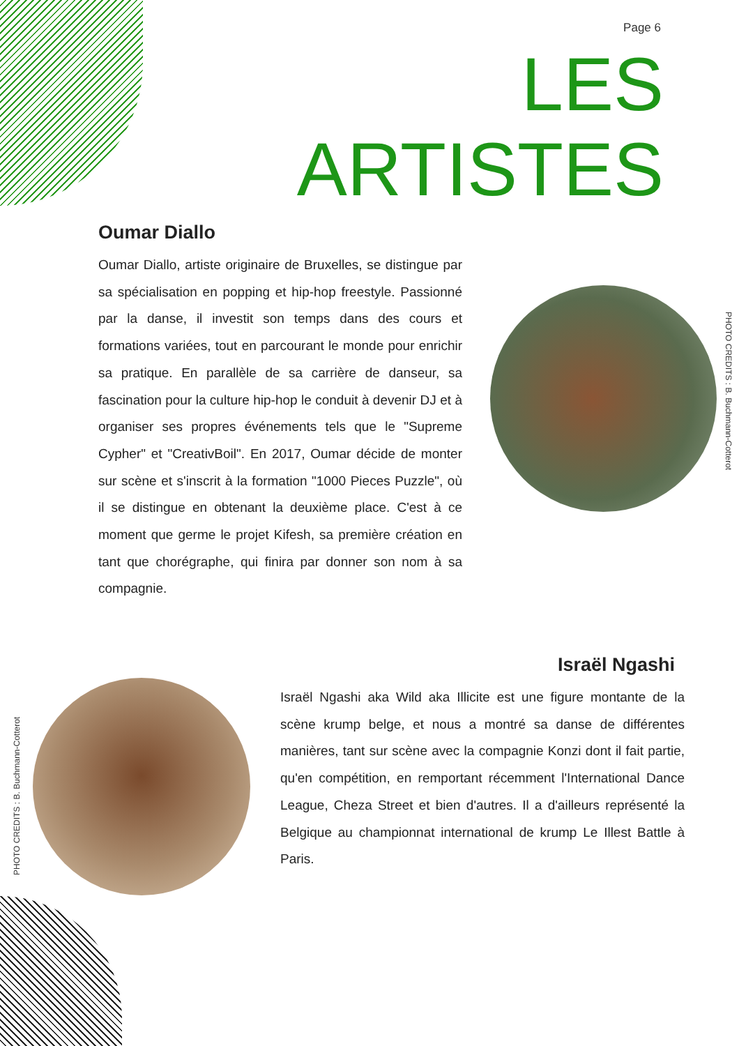Page 6
LES
ARTISTES
Oumar Diallo
Oumar Diallo, artiste originaire de Bruxelles, se distingue par sa spécialisation en popping et hip-hop freestyle. Passionné par la danse, il investit son temps dans des cours et formations variées, tout en parcourant le monde pour enrichir sa pratique. En parallèle de sa carrière de danseur, sa fascination pour la culture hip-hop le conduit à devenir DJ et à organiser ses propres événements tels que le "Supreme Cypher" et "CreativBoil". En 2017, Oumar décide de monter sur scène et s'inscrit à la formation "1000 Pieces Puzzle", où il se distingue en obtenant la deuxième place. C'est à ce moment que germe le projet Kifesh, sa première création en tant que chorégraphe, qui finira par donner son nom à sa compagnie.
PHOTO CREDITS : B. Buchmann-Cotterot
PHOTO CREDITS : B. Buchmann-Cotterot
Israël Ngashi
Israël Ngashi aka Wild aka Illicite est une figure montante de la scène krump belge, et nous a montré sa danse de différentes manières, tant sur scène avec la compagnie Konzi dont il fait partie, qu'en compétition, en remportant récemment l'International Dance League, Cheza Street et bien d'autres. Il a d'ailleurs représenté la Belgique au championnat international de krump Le Illest Battle à Paris.